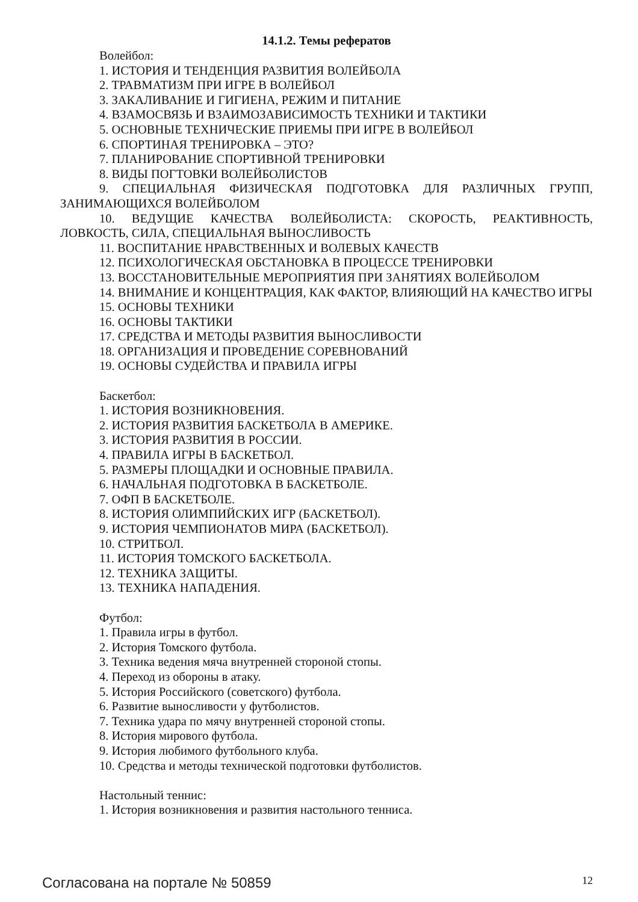14.1.2. Темы рефератов
Волейбол:
1. ИСТОРИЯ И ТЕНДЕНЦИЯ РАЗВИТИЯ ВОЛЕЙБОЛА
2. ТРАВМАТИЗМ ПРИ ИГРЕ В ВОЛЕЙБОЛ
3. ЗАКАЛИВАНИЕ И ГИГИЕНА, РЕЖИМ И ПИТАНИЕ
4. ВЗАМОСВЯЗЬ И ВЗАИМОЗАВИСИМОСТЬ ТЕХНИКИ И ТАКТИКИ
5. ОСНОВНЫЕ ТЕХНИЧЕСКИЕ ПРИЕМЫ ПРИ ИГРЕ В ВОЛЕЙБОЛ
6. СПОРТИНАЯ ТРЕНИРОВКА – ЭТО?
7. ПЛАНИРОВАНИЕ СПОРТИВНОЙ ТРЕНИРОВКИ
8. ВИДЫ ПОГТОВКИ ВОЛЕЙБОЛИСТОВ
9. СПЕЦИАЛЬНАЯ ФИЗИЧЕСКАЯ ПОДГОТОВКА ДЛЯ РАЗЛИЧНЫХ ГРУПП, ЗАНИМАЮЩИХСЯ ВОЛЕЙБОЛОМ
10. ВЕДУЩИЕ КАЧЕСТВА ВОЛЕЙБОЛИСТА: СКОРОСТЬ, РЕАКТИВНОСТЬ, ЛОВКОСТЬ, СИЛА, СПЕЦИАЛЬНАЯ ВЫНОСЛИВОСТЬ
11. ВОСПИТАНИЕ НРАВСТВЕННЫХ И ВОЛЕВЫХ КАЧЕСТВ
12. ПСИХОЛОГИЧЕСКАЯ ОБСТАНОВКА В ПРОЦЕССЕ ТРЕНИРОВКИ
13. ВОССТАНОВИТЕЛЬНЫЕ МЕРОПРИЯТИЯ ПРИ ЗАНЯТИЯХ ВОЛЕЙБОЛОМ
14. ВНИМАНИЕ И КОНЦЕНТРАЦИЯ, КАК ФАКТОР, ВЛИЯЮЩИЙ НА КАЧЕСТВО ИГРЫ
15. ОСНОВЫ ТЕХНИКИ
16. ОСНОВЫ ТАКТИКИ
17. СРЕДСТВА И МЕТОДЫ РАЗВИТИЯ ВЫНОСЛИВОСТИ
18. ОРГАНИЗАЦИЯ И ПРОВЕДЕНИЕ СОРЕВНОВАНИЙ
19. ОСНОВЫ СУДЕЙСТВА И ПРАВИЛА ИГРЫ
Баскетбол:
1. ИСТОРИЯ ВОЗНИКНОВЕНИЯ.
2. ИСТОРИЯ РАЗВИТИЯ БАСКЕТБОЛА В АМЕРИКЕ.
3. ИСТОРИЯ РАЗВИТИЯ В РОССИИ.
4. ПРАВИЛА ИГРЫ В БАСКЕТБОЛ.
5. РАЗМЕРЫ ПЛОЩАДКИ И ОСНОВНЫЕ ПРАВИЛА.
6. НАЧАЛЬНАЯ ПОДГОТОВКА В БАСКЕТБОЛЕ.
7. ОФП В БАСКЕТБОЛЕ.
8. ИСТОРИЯ ОЛИМПИЙСКИХ ИГР (БАСКЕТБОЛ).
9. ИСТОРИЯ ЧЕМПИОНАТОВ МИРА (БАСКЕТБОЛ).
10. СТРИТБОЛ.
11. ИСТОРИЯ ТОМСКОГО БАСКЕТБОЛА.
12. ТЕХНИКА ЗАЩИТЫ.
13. ТЕХНИКА НАПАДЕНИЯ.
Футбол:
1. Правила игры в футбол.
2. История Томского футбола.
3. Техника ведения мяча внутренней стороной стопы.
4. Переход из обороны в атаку.
5. История Российского (советского) футбола.
6. Развитие выносливости у футболистов.
7. Техника удара по мячу внутренней стороной стопы.
8. История мирового футбола.
9. История любимого футбольного клуба.
10. Средства и методы технической подготовки футболистов.
Настольный теннис:
1. История возникновения и развития настольного тенниса.
Согласована на портале № 50859 12